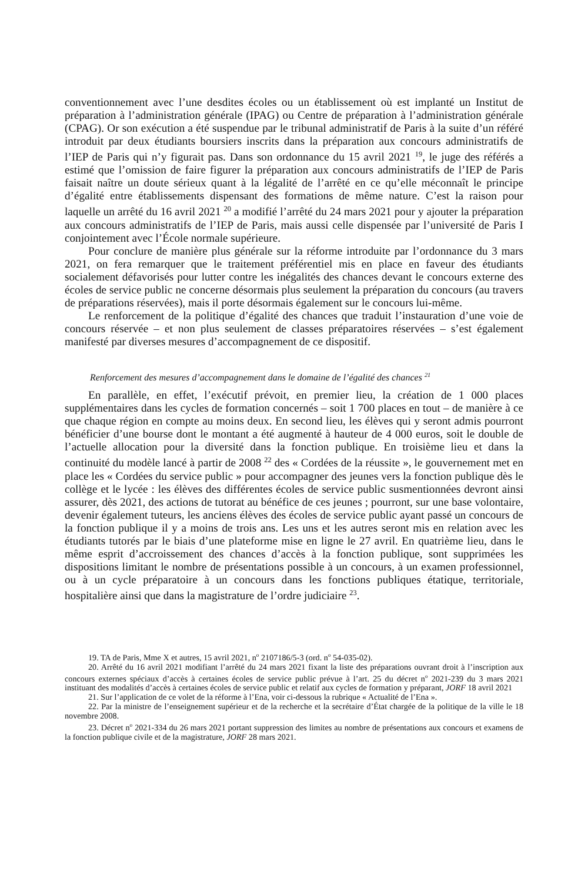conventionnement avec l’une desdites écoles ou un établissement où est implanté un Institut de préparation à l’administration générale (IPAG) ou Centre de préparation à l’administration générale (CPAG). Or son exécution a été suspendue par le tribunal administratif de Paris à la suite d’un référé introduit par deux étudiants boursiers inscrits dans la préparation aux concours administratifs de l’IEP de Paris qui n’y figurait pas. Dans son ordonnance du 15 avril 2021 <sup>19</sup>, le juge des référés a estimé que l’omission de faire figurer la préparation aux concours administratifs de l’IEP de Paris faisait naître un doute sérieux quant à la légalité de l’arrêté en ce qu’elle méconnaît le principe d’égalité entre établissements dispensant des formations de même nature. C’est la raison pour laquelle un arrêté du 16 avril 2021 <sup>20</sup> a modifié l’arrêté du 24 mars 2021 pour y ajouter la préparation aux concours administratifs de l’IEP de Paris, mais aussi celle dispensée par l’université de Paris I conjointement avec l’École normale supérieure.
Pour conclure de manière plus générale sur la réforme introduite par l’ordonnance du 3 mars 2021, on fera remarquer que le traitement préférentiel mis en place en faveur des étudiants socialement défavorisés pour lutter contre les inégalités des chances devant le concours externe des écoles de service public ne concerne désormais plus seulement la préparation du concours (au travers de préparations réservées), mais il porte désormais également sur le concours lui-même.
Le renforcement de la politique d’égalité des chances que traduit l’instauration d’une voie de concours réservée – et non plus seulement de classes préparatoires réservées – s’est également manifesté par diverses mesures d’accompagnement de ce dispositif.
Renforcement des mesures d’accompagnement dans le domaine de l’égalité des chances <sup>21</sup>
En parallèle, en effet, l’exécutif prévoit, en premier lieu, la création de 1 000 places supplémentaires dans les cycles de formation concernés – soit 1 700 places en tout – de manière à ce que chaque région en compte au moins deux. En second lieu, les élèves qui y seront admis pourront bénéficier d’une bourse dont le montant a été augmenté à hauteur de 4 000 euros, soit le double de l’actuelle allocation pour la diversité dans la fonction publique. En troisième lieu et dans la continuité du modèle lancé à partir de 2008 <sup>22</sup> des « Cordées de la réussite », le gouvernement met en place les « Cordées du service public » pour accompagner des jeunes vers la fonction publique dès le collège et le lycée : les élèves des différentes écoles de service public susmentionnées devront ainsi assurer, dès 2021, des actions de tutorat au bénéfice de ces jeunes ; pourront, sur une base volontaire, devenir également tuteurs, les anciens élèves des écoles de service public ayant passé un concours de la fonction publique il y a moins de trois ans. Les uns et les autres seront mis en relation avec les étudiants tutorés par le biais d’une plateforme mise en ligne le 27 avril. En quatrième lieu, dans le même esprit d’accroissement des chances d’accès à la fonction publique, sont supprimées les dispositions limitant le nombre de présentations possible à un concours, à un examen professionnel, ou à un cycle préparatoire à un concours dans les fonctions publiques étatique, territoriale, hospitalière ainsi que dans la magistrature de l’ordre judiciaire <sup>23</sup>.
19. TA de Paris, Mme X et autres, 15 avril 2021, n<sup>o</sup> 2107186/5-3 (ord. n<sup>o</sup> 54-035-02).
20. Arrêté du 16 avril 2021 modifiant l’arrêté du 24 mars 2021 fixant la liste des préparations ouvrant droit à l’inscription aux concours externes spéciaux d’accès à certaines écoles de service public prévue à l’art. 25 du décret n<sup>o</sup> 2021-239 du 3 mars 2021 instituant des modalités d’accès à certaines écoles de service public et relatif aux cycles de formation y préparant, JORF 18 avril 2021
21. Sur l’application de ce volet de la réforme à l’Ena, voir ci-dessous la rubrique « Actualité de l’Ena ».
22. Par la ministre de l’enseignement supérieur et de la recherche et la secrétaire d’État chargée de la politique de la ville le 18 novembre 2008.
23. Décret n<sup>o</sup> 2021-334 du 26 mars 2021 portant suppression des limites au nombre de présentations aux concours et examens de la fonction publique civile et de la magistrature, JORF 28 mars 2021.